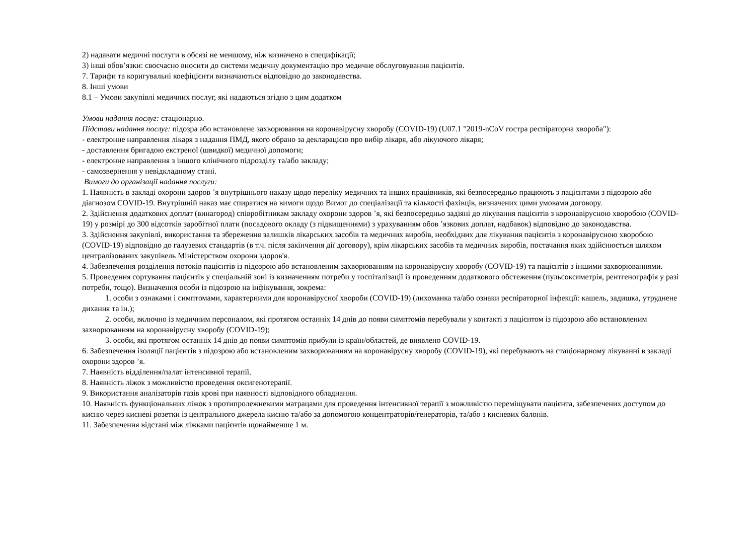2) надавати медичні послуги в обсязі не меншому, ніж визначено в специфікації;
3) інші обов’язки: своєчасно вносити до системи медичну документацію про медичне обслуговування пацієнтів.
7. Тарифи та коригувальні коефіцієнти визначаються відповідно до законодавства.
8. Інші умови
8.1 – Умови закупівлі медичних послуг, які надаються згідно з цим додатком
Умови надання послуг: стаціонарно.
Підстави надання послуг: підозра або встановлене захворювання на коронавірусну хворобу (COVID-19) (U07.1 "2019-nCoV гостра респіраторна хвороба"):
- електронне направлення лікаря з надання ПМД, якого обрано за декларацією про вибір лікаря, або лікуючого лікаря;
- доставлення бригадою екстреної (швидкої) медичної допомоги;
- електронне направлення з іншого клінічного підрозділу та/або закладу;
- самозвернення у невідкладному стані.
Вимоги до організації надання послуги:
1. Наявність в закладі охорони здоров ’я внутрішнього наказу щодо переліку медичних та інших працівників, які безпосередньо працюють з пацієнтами з підозрою або діагнозом COVID-19. Внутрішній наказ має спиратися на вимоги щодо Вимог до спеціалізації та кількості фахівців, визначених цими умовами договору.
2. Здійснення додаткових доплат (винагород) співробітникам закладу охорони здоров ’я, які безпосередньо задіяні до лікування пацієнтів з коронавірусною хворобою (COVID-19) у розмірі до 300 відсотків заробітної плати (посадового окладу (з підвищеннями) з урахуванням обов ’язкових доплат, надбавок) відповідно до законодавства.
3. Здійснення закупівлі, використання та збереження залишків лікарських засобів та медичних виробів, необхідних для лікування пацієнтів з коронавірусною хворобою (COVID-19) відповідно до галузевих стандартів (в т.ч. після закінчення дії договору), крім лікарських засобів та медичних виробів, постачання яких здійснюється шляхом централізованих закупівель Міністерством охорони здоров'я.
4. Забезпечення розділення потоків пацієнтів із підозрою або встановленим захворюванням на коронавірусну хворобу (COVID-19) та пацієнтів з іншими захворюваннями.
5. Проведення сортування пацієнтів у спеціальній зоні із визначенням потреби у госпіталізації із проведенням додаткового обстеження (пульсоксиметрія, рентгенографія у разі потреби, тощо). Визначення особи із підозрою на інфікування, зокрема:
1. особи з ознаками і симптомами, характерними для коронавірусної хвороби (COVID-19) (лихоманка та/або ознаки респіраторної інфекції: кашель, задишка, утруднене дихання та ін.);
2. особи, включно із медичним персоналом, які протягом останніх 14 днів до появи симптомів перебували у контакті з пацієнтом із підозрою або встановленим захворюванням на коронавірусну хворобу (COVID-19);
3. особи, які протягом останніх 14 днів до появи симптомів прибули із країн/областей, де виявлено COVID-19.
6. Забезпечення ізоляції пацієнтів з підозрою або встановленим захворюванням на коронавірусну хворобу (COVID-19), які перебувають на стаціонарному лікуванні в закладі охорони здоров ’я.
7. Наявність відділення/палат інтенсивної терапії.
8. Наявність ліжок з можливістю проведення оксигенотерапії.
9. Використання аналізаторів газів крові при наявності відповідного обладнання.
10. Наявність функціональних ліжок з протипролежневими матрацами для проведення інтенсивної терапії з можливістю переміщувати пацієнта, забезпечених доступом до кисню через кисневі розетки із центрального джерела кисню та/або за допомогою концентраторів/генераторів, та/або з кисневих балонів.
11. Забезпечення відстані між ліжками пацієнтів щонайменше 1 м.